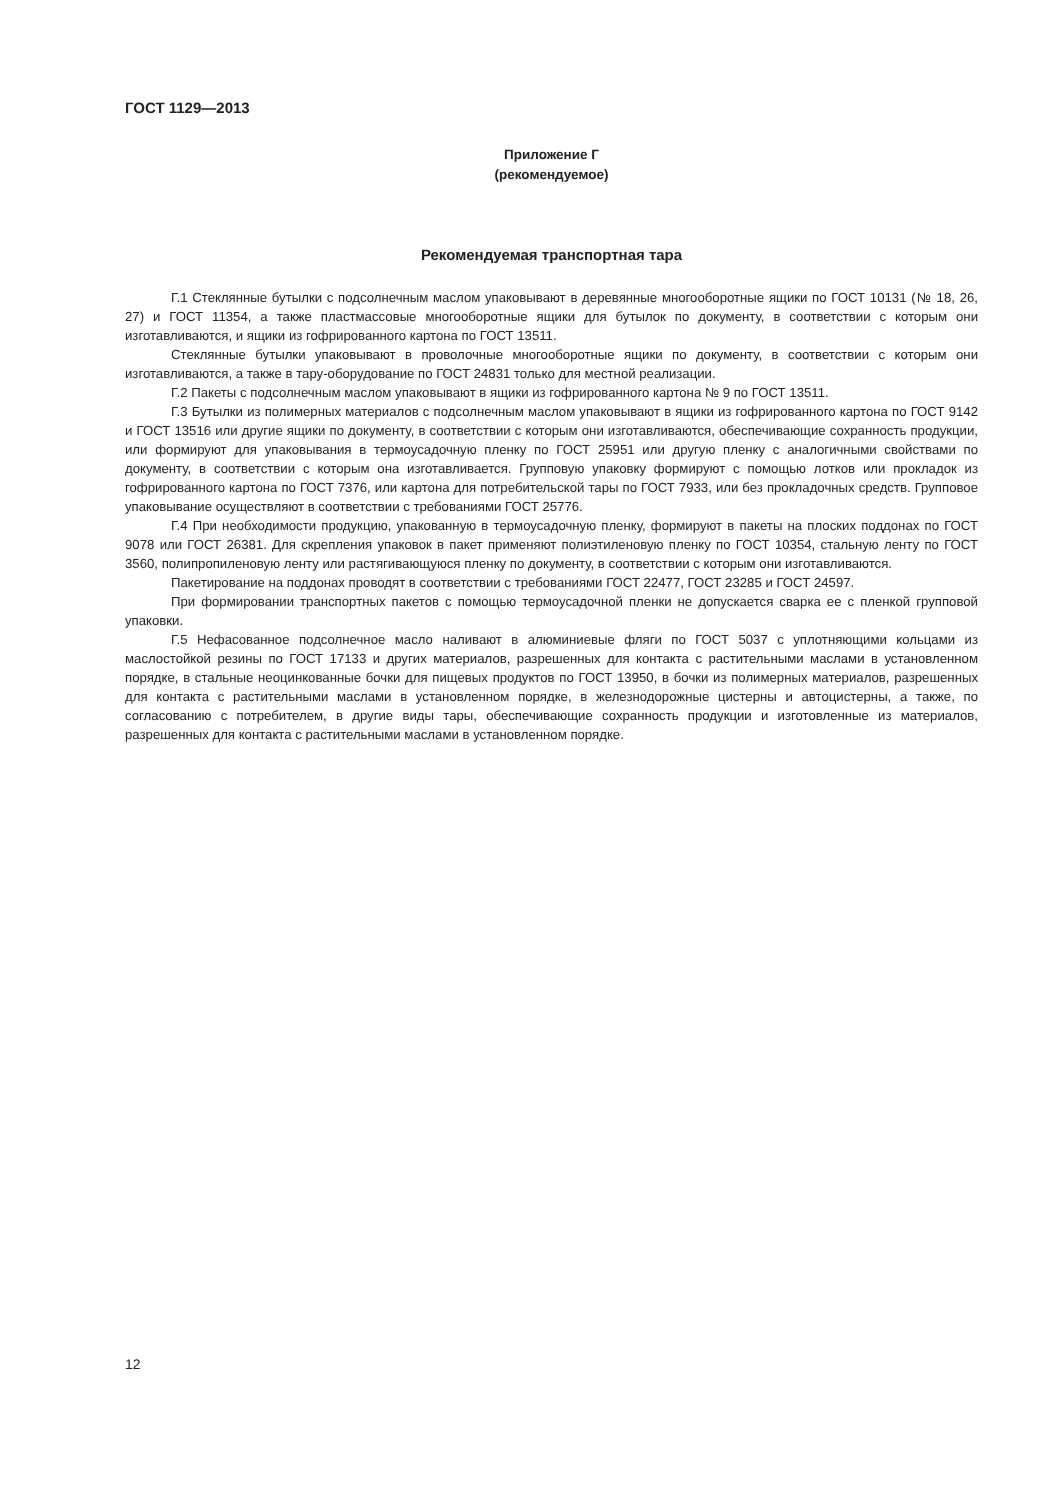ГОСТ 1129—2013
Приложение Г
(рекомендуемое)
Рекомендуемая транспортная тара
Г.1 Стеклянные бутылки с подсолнечным маслом упаковывают в деревянные многооборотные ящики по ГОСТ 10131 (№ 18, 26, 27) и ГОСТ 11354, а также пластмассовые многооборотные ящики для бутылок по документу, в соответствии с которым они изготавливаются, и ящики из гофрированного картона по ГОСТ 13511.
Стеклянные бутылки упаковывают в проволочные многооборотные ящики по документу, в соответствии с которым они изготавливаются, а также в тару-оборудование по ГОСТ 24831 только для местной реализации.
Г.2 Пакеты с подсолнечным маслом упаковывают в ящики из гофрированного картона № 9 по ГОСТ 13511.
Г.3 Бутылки из полимерных материалов с подсолнечным маслом упаковывают в ящики из гофрированного картона по ГОСТ 9142 и ГОСТ 13516 или другие ящики по документу, в соответствии с которым они изготавливаются, обеспечивающие сохранность продукции, или формируют для упаковывания в термоусадочную пленку по ГОСТ 25951 или другую пленку с аналогичными свойствами по документу, в соответствии с которым она изготавливается. Групповую упаковку формируют с помощью лотков или прокладок из гофрированного картона по ГОСТ 7376, или картона для потребительской тары по ГОСТ 7933, или без прокладочных средств. Групповое упаковывание осуществляют в соответствии с требованиями ГОСТ 25776.
Г.4 При необходимости продукцию, упакованную в термоусадочную пленку, формируют в пакеты на плоских поддонах по ГОСТ 9078 или ГОСТ 26381. Для скрепления упаковок в пакет применяют полиэтиленовую пленку по ГОСТ 10354, стальную ленту по ГОСТ 3560, полипропиленовую ленту или растягивающуюся пленку по документу, в соответствии с которым они изготавливаются.
Пакетирование на поддонах проводят в соответствии с требованиями ГОСТ 22477, ГОСТ 23285 и ГОСТ 24597.
При формировании транспортных пакетов с помощью термоусадочной пленки не допускается сварка ее с пленкой групповой упаковки.
Г.5 Нефасованное подсолнечное масло наливают в алюминиевые фляги по ГОСТ 5037 с уплотняющими кольцами из маслостойкой резины по ГОСТ 17133 и других материалов, разрешенных для контакта с растительными маслами в установленном порядке, в стальные неоцинкованные бочки для пищевых продуктов по ГОСТ 13950, в бочки из полимерных материалов, разрешенных для контакта с растительными маслами в установленном порядке, в железнодорожные цистерны и автоцистерны, а также, по согласованию с потребителем, в другие виды тары, обеспечивающие сохранность продукции и изготовленные из материалов, разрешенных для контакта с растительными маслами в установленном порядке.
12